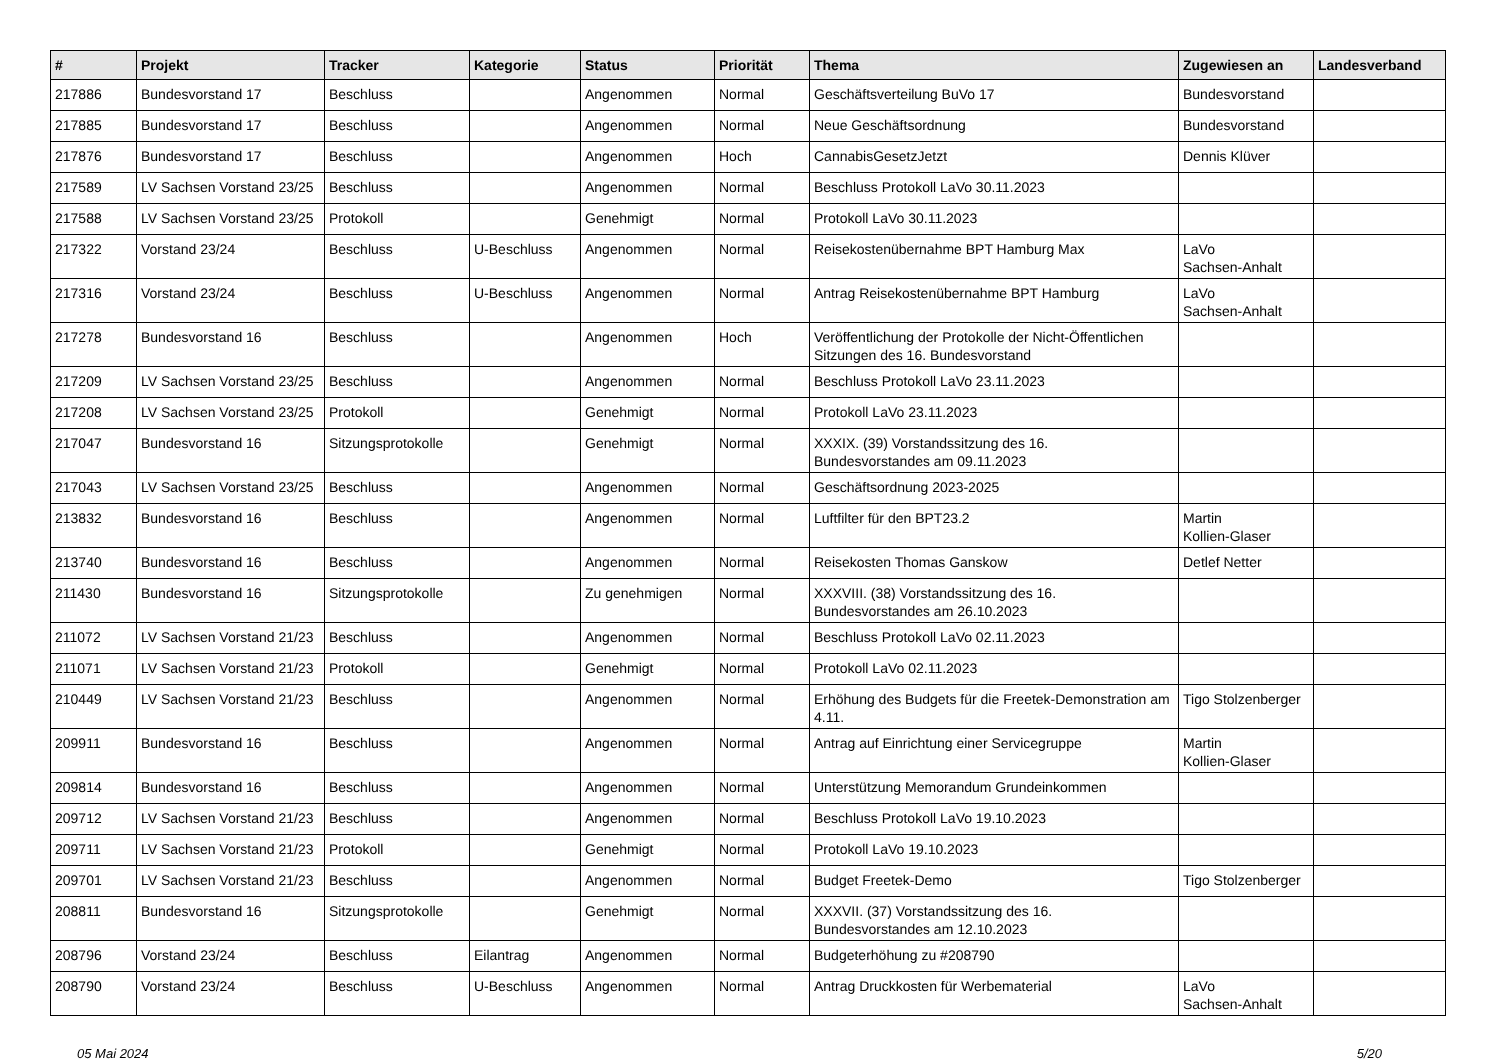| # | Projekt | Tracker | Kategorie | Status | Priorität | Thema | Zugewiesen an | Landesverband |
| --- | --- | --- | --- | --- | --- | --- | --- | --- |
| 217886 | Bundesvorstand 17 | Beschluss | | Angenommen | Normal | Geschäftsverteilung BuVo 17 | Bundesvorstand | |
| 217885 | Bundesvorstand 17 | Beschluss | | Angenommen | Normal | Neue Geschäftsordnung | Bundesvorstand | |
| 217876 | Bundesvorstand 17 | Beschluss | | Angenommen | Hoch | CannabisGesetzJetzt | Dennis Klüver | |
| 217589 | LV Sachsen Vorstand 23/25 | Beschluss | | Angenommen | Normal | Beschluss Protokoll LaVo 30.11.2023 | | |
| 217588 | LV Sachsen Vorstand 23/25 | Protokoll | | Genehmigt | Normal | Protokoll LaVo 30.11.2023 | | |
| 217322 | Vorstand 23/24 | Beschluss | U-Beschluss | Angenommen | Normal | Reisekostenübernahme BPT Hamburg Max | LaVo Sachsen-Anhalt | |
| 217316 | Vorstand 23/24 | Beschluss | U-Beschluss | Angenommen | Normal | Antrag Reisekostenübernahme BPT Hamburg | LaVo Sachsen-Anhalt | |
| 217278 | Bundesvorstand 16 | Beschluss | | Angenommen | Hoch | Veröffentlichung der Protokolle der Nicht-Öffentlichen Sitzungen des 16. Bundesvorstand | | |
| 217209 | LV Sachsen Vorstand 23/25 | Beschluss | | Angenommen | Normal | Beschluss Protokoll LaVo 23.11.2023 | | |
| 217208 | LV Sachsen Vorstand 23/25 | Protokoll | | Genehmigt | Normal | Protokoll LaVo 23.11.2023 | | |
| 217047 | Bundesvorstand 16 | Sitzungsprotokolle | | Genehmigt | Normal | XXXIX. (39) Vorstandssitzung des 16. Bundesvorstandes am 09.11.2023 | | |
| 217043 | LV Sachsen Vorstand 23/25 | Beschluss | | Angenommen | Normal | Geschäftsordnung 2023-2025 | | |
| 213832 | Bundesvorstand 16 | Beschluss | | Angenommen | Normal | Luftfilter für den BPT23.2 | Martin Kollien-Glaser | |
| 213740 | Bundesvorstand 16 | Beschluss | | Angenommen | Normal | Reisekosten Thomas Ganskow | Detlef Netter | |
| 211430 | Bundesvorstand 16 | Sitzungsprotokolle | | Zu genehmigen | Normal | XXXVIII. (38) Vorstandssitzung des 16. Bundesvorstandes am 26.10.2023 | | |
| 211072 | LV Sachsen Vorstand 21/23 | Beschluss | | Angenommen | Normal | Beschluss Protokoll LaVo 02.11.2023 | | |
| 211071 | LV Sachsen Vorstand 21/23 | Protokoll | | Genehmigt | Normal | Protokoll LaVo 02.11.2023 | | |
| 210449 | LV Sachsen Vorstand 21/23 | Beschluss | | Angenommen | Normal | Erhöhung des Budgets für die Freetek-Demonstration am 4.11. | Tigo Stolzenberger | |
| 209911 | Bundesvorstand 16 | Beschluss | | Angenommen | Normal | Antrag auf Einrichtung einer Servicegruppe | Martin Kollien-Glaser | |
| 209814 | Bundesvorstand 16 | Beschluss | | Angenommen | Normal | Unterstützung Memorandum Grundeinkommen | | |
| 209712 | LV Sachsen Vorstand 21/23 | Beschluss | | Angenommen | Normal | Beschluss Protokoll LaVo 19.10.2023 | | |
| 209711 | LV Sachsen Vorstand 21/23 | Protokoll | | Genehmigt | Normal | Protokoll LaVo 19.10.2023 | | |
| 209701 | LV Sachsen Vorstand 21/23 | Beschluss | | Angenommen | Normal | Budget Freetek-Demo | Tigo Stolzenberger | |
| 208811 | Bundesvorstand 16 | Sitzungsprotokolle | | Genehmigt | Normal | XXXVII. (37) Vorstandssitzung des 16. Bundesvorstandes am 12.10.2023 | | |
| 208796 | Vorstand 23/24 | Beschluss | Eilantrag | Angenommen | Normal | Budgeterhöhung zu #208790 | | |
| 208790 | Vorstand 23/24 | Beschluss | U-Beschluss | Angenommen | Normal | Antrag Druckkosten für Werbematerial | LaVo Sachsen-Anhalt | |
05 Mai 2024 5/20